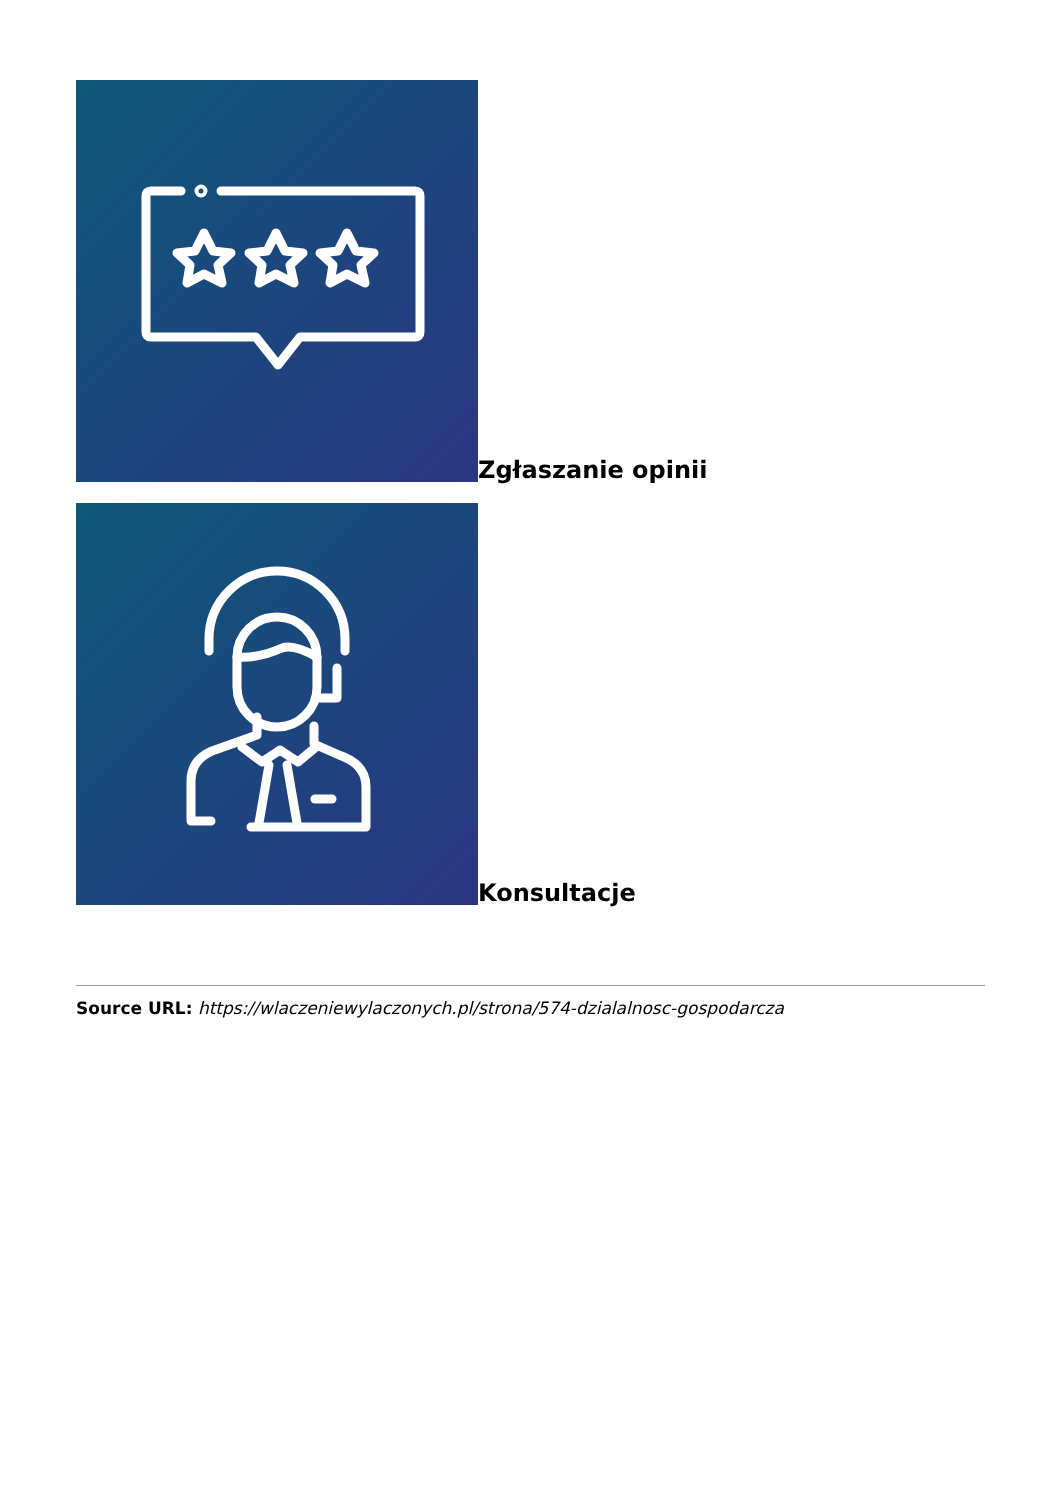Zgłaszanie opinii
Konsultacje
Source URL: https://wlaczeniewylaczonych.pl/strona/574-dzialalnosc-gospodarcza